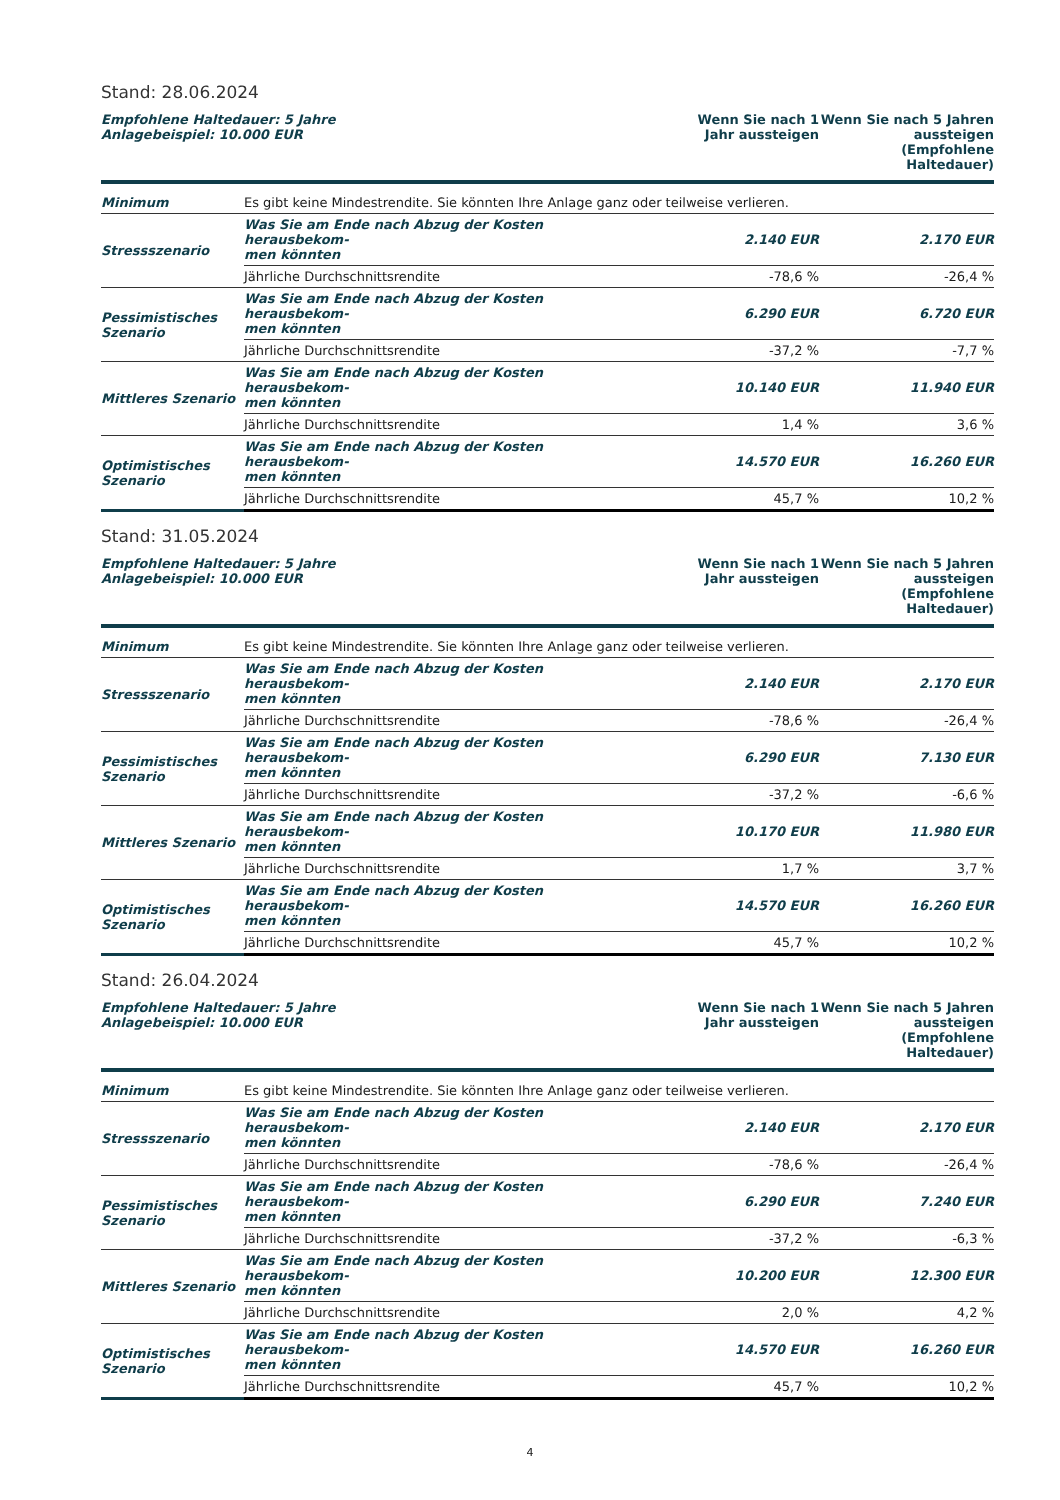Stand: 28.06.2024
| Empfohlene Haltedauer: 5 Jahre Anlagebeispiel: 10.000 EUR | | Wenn Sie nach 1 Jahr aussteigen | Wenn Sie nach 5 Jahren aussteigen (Empfohlene Haltedauer) |
| --- | --- | --- | --- |
| Minimum | Es gibt keine Mindestrendite. Sie könnten Ihre Anlage ganz oder teilweise verlieren. | | |
| Stressszenario | Was Sie am Ende nach Abzug der Kosten herausbekom- men könnten | 2.140 EUR | 2.170 EUR |
| | Jährliche Durchschnittsrendite | -78,6 % | -26,4 % |
| Pessimistisches Szenario | Was Sie am Ende nach Abzug der Kosten herausbekom- men könnten | 6.290 EUR | 6.720 EUR |
| | Jährliche Durchschnittsrendite | -37,2 % | -7,7 % |
| Mittleres Szenario | Was Sie am Ende nach Abzug der Kosten herausbekom- men könnten | 10.140 EUR | 11.940 EUR |
| | Jährliche Durchschnittsrendite | 1,4 % | 3,6 % |
| Optimistisches Szenario | Was Sie am Ende nach Abzug der Kosten herausbekom- men könnten | 14.570 EUR | 16.260 EUR |
| | Jährliche Durchschnittsrendite | 45,7 % | 10,2 % |
Stand: 31.05.2024
| Empfohlene Haltedauer: 5 Jahre Anlagebeispiel: 10.000 EUR | | Wenn Sie nach 1 Jahr aussteigen | Wenn Sie nach 5 Jahren aussteigen (Empfohlene Haltedauer) |
| --- | --- | --- | --- |
| Minimum | Es gibt keine Mindestrendite. Sie könnten Ihre Anlage ganz oder teilweise verlieren. | | |
| Stressszenario | Was Sie am Ende nach Abzug der Kosten herausbekom- men könnten | 2.140 EUR | 2.170 EUR |
| | Jährliche Durchschnittsrendite | -78,6 % | -26,4 % |
| Pessimistisches Szenario | Was Sie am Ende nach Abzug der Kosten herausbekom- men könnten | 6.290 EUR | 7.130 EUR |
| | Jährliche Durchschnittsrendite | -37,2 % | -6,6 % |
| Mittleres Szenario | Was Sie am Ende nach Abzug der Kosten herausbekom- men könnten | 10.170 EUR | 11.980 EUR |
| | Jährliche Durchschnittsrendite | 1,7 % | 3,7 % |
| Optimistisches Szenario | Was Sie am Ende nach Abzug der Kosten herausbekom- men könnten | 14.570 EUR | 16.260 EUR |
| | Jährliche Durchschnittsrendite | 45,7 % | 10,2 % |
Stand: 26.04.2024
| Empfohlene Haltedauer: 5 Jahre Anlagebeispiel: 10.000 EUR | | Wenn Sie nach 1 Jahr aussteigen | Wenn Sie nach 5 Jahren aussteigen (Empfohlene Haltedauer) |
| --- | --- | --- | --- |
| Minimum | Es gibt keine Mindestrendite. Sie könnten Ihre Anlage ganz oder teilweise verlieren. | | |
| Stressszenario | Was Sie am Ende nach Abzug der Kosten herausbekom- men könnten | 2.140 EUR | 2.170 EUR |
| | Jährliche Durchschnittsrendite | -78,6 % | -26,4 % |
| Pessimistisches Szenario | Was Sie am Ende nach Abzug der Kosten herausbekom- men könnten | 6.290 EUR | 7.240 EUR |
| | Jährliche Durchschnittsrendite | -37,2 % | -6,3 % |
| Mittleres Szenario | Was Sie am Ende nach Abzug der Kosten herausbekom- men könnten | 10.200 EUR | 12.300 EUR |
| | Jährliche Durchschnittsrendite | 2,0 % | 4,2 % |
| Optimistisches Szenario | Was Sie am Ende nach Abzug der Kosten herausbekom- men könnten | 14.570 EUR | 16.260 EUR |
| | Jährliche Durchschnittsrendite | 45,7 % | 10,2 % |
4